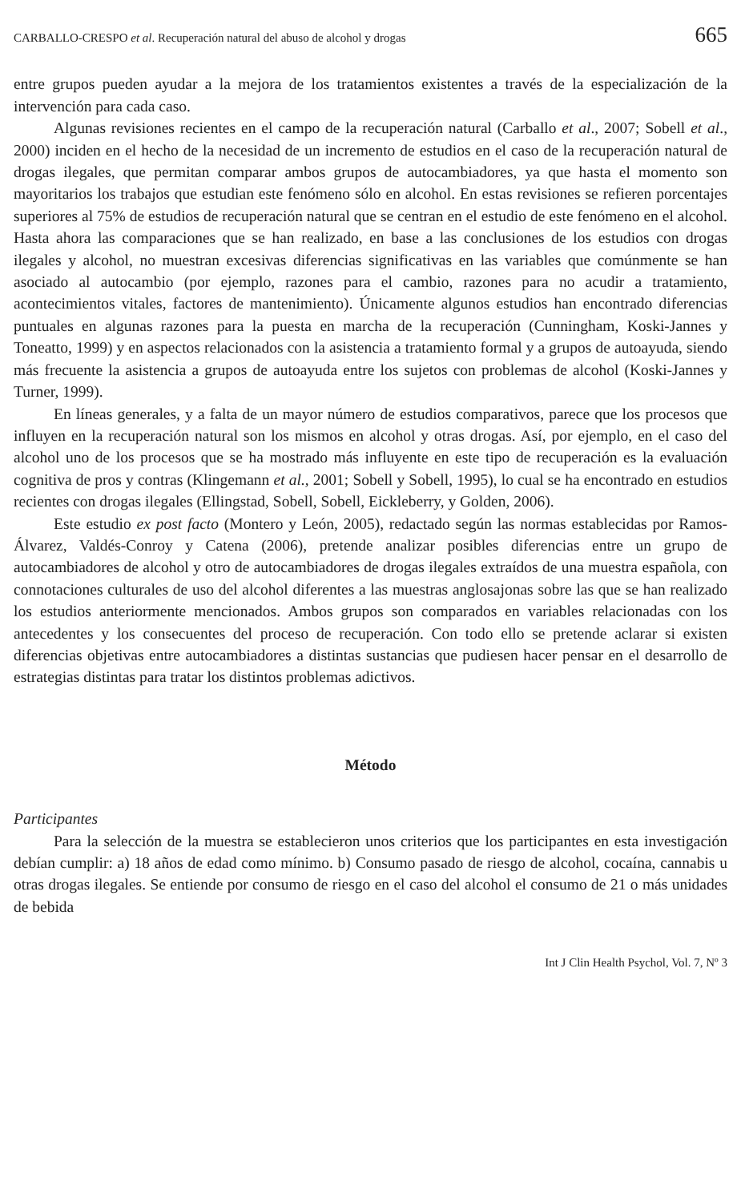CARBALLO-CRESPO et al. Recuperación natural del abuso de alcohol y drogas 665
entre grupos pueden ayudar a la mejora de los tratamientos existentes a través de la especialización de la intervención para cada caso.
Algunas revisiones recientes en el campo de la recuperación natural (Carballo et al., 2007; Sobell et al., 2000) inciden en el hecho de la necesidad de un incremento de estudios en el caso de la recuperación natural de drogas ilegales, que permitan comparar ambos grupos de autocambiadores, ya que hasta el momento son mayoritarios los trabajos que estudian este fenómeno sólo en alcohol. En estas revisiones se refieren porcentajes superiores al 75% de estudios de recuperación natural que se centran en el estudio de este fenómeno en el alcohol. Hasta ahora las comparaciones que se han realizado, en base a las conclusiones de los estudios con drogas ilegales y alcohol, no muestran excesivas diferencias significativas en las variables que comúnmente se han asociado al autocambio (por ejemplo, razones para el cambio, razones para no acudir a tratamiento, acontecimientos vitales, factores de mantenimiento). Únicamente algunos estudios han encontrado diferencias puntuales en algunas razones para la puesta en marcha de la recuperación (Cunningham, Koski-Jannes y Toneatto, 1999) y en aspectos relacionados con la asistencia a tratamiento formal y a grupos de autoayuda, siendo más frecuente la asistencia a grupos de autoayuda entre los sujetos con problemas de alcohol (Koski-Jannes y Turner, 1999).
En líneas generales, y a falta de un mayor número de estudios comparativos, parece que los procesos que influyen en la recuperación natural son los mismos en alcohol y otras drogas. Así, por ejemplo, en el caso del alcohol uno de los procesos que se ha mostrado más influyente en este tipo de recuperación es la evaluación cognitiva de pros y contras (Klingemann et al., 2001; Sobell y Sobell, 1995), lo cual se ha encontrado en estudios recientes con drogas ilegales (Ellingstad, Sobell, Sobell, Eickleberry, y Golden, 2006).
Este estudio ex post facto (Montero y León, 2005), redactado según las normas establecidas por Ramos-Álvarez, Valdés-Conroy y Catena (2006), pretende analizar posibles diferencias entre un grupo de autocambiadores de alcohol y otro de autocambiadores de drogas ilegales extraídos de una muestra española, con connotaciones culturales de uso del alcohol diferentes a las muestras anglosajonas sobre las que se han realizado los estudios anteriormente mencionados. Ambos grupos son comparados en variables relacionadas con los antecedentes y los consecuentes del proceso de recuperación. Con todo ello se pretende aclarar si existen diferencias objetivas entre autocambiadores a distintas sustancias que pudiesen hacer pensar en el desarrollo de estrategias distintas para tratar los distintos problemas adictivos.
Método
Participantes
Para la selección de la muestra se establecieron unos criterios que los participantes en esta investigación debían cumplir: a) 18 años de edad como mínimo. b) Consumo pasado de riesgo de alcohol, cocaína, cannabis u otras drogas ilegales. Se entiende por consumo de riesgo en el caso del alcohol el consumo de 21 o más unidades de bebida
Int J Clin Health Psychol, Vol. 7, Nº 3